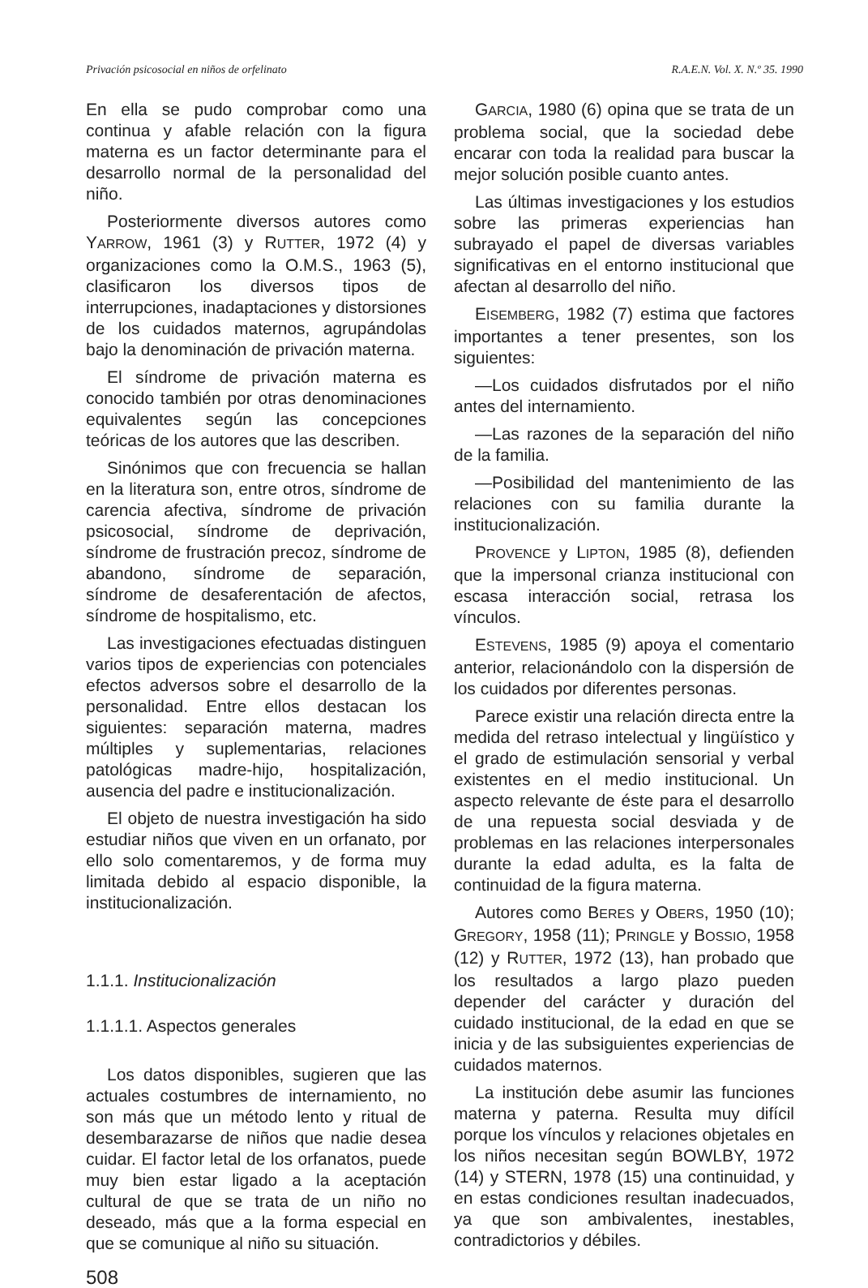Privación psicosocial en niños de orfelinato R.A.E.N. Vol. X. N.º 35. 1990
En ella se pudo comprobar como una continua y afable relación con la figura materna es un factor determinante para el desarrollo normal de la personalidad del niño.
Posteriormente diversos autores como YARROW, 1961 (3) y RUTTER, 1972 (4) y organizaciones como la O.M.S., 1963 (5), clasificaron los diversos tipos de interrupciones, inadaptaciones y distorsiones de los cuidados maternos, agrupándolas bajo la denominación de privación materna.
El síndrome de privación materna es conocido también por otras denominaciones equivalentes según las concepciones teóricas de los autores que las describen.
Sinónimos que con frecuencia se hallan en la literatura son, entre otros, síndrome de carencia afectiva, síndrome de privación psicosocial, síndrome de deprivación, síndrome de frustración precoz, síndrome de abandono, síndrome de separación, síndrome de desaferentación de afectos, síndrome de hospitalismo, etc.
Las investigaciones efectuadas distinguen varios tipos de experiencias con potenciales efectos adversos sobre el desarrollo de la personalidad. Entre ellos destacan los siguientes: separación materna, madres múltiples y suplementarias, relaciones patológicas madre-hijo, hospitalización, ausencia del padre e institucionalización.
El objeto de nuestra investigación ha sido estudiar niños que viven en un orfanato, por ello solo comentaremos, y de forma muy limitada debido al espacio disponible, la institucionalización.
1.1.1. Institucionalización
1.1.1.1. Aspectos generales
Los datos disponibles, sugieren que las actuales costumbres de internamiento, no son más que un método lento y ritual de desembarazarse de niños que nadie desea cuidar. El factor letal de los orfanatos, puede muy bien estar ligado a la aceptación cultural de que se trata de un niño no deseado, más que a la forma especial en que se comunique al niño su situación.
508
GARCIA, 1980 (6) opina que se trata de un problema social, que la sociedad debe encarar con toda la realidad para buscar la mejor solución posible cuanto antes.
Las últimas investigaciones y los estudios sobre las primeras experiencias han subrayado el papel de diversas variables significativas en el entorno institucional que afectan al desarrollo del niño.
EISEMBERG, 1982 (7) estima que factores importantes a tener presentes, son los siguientes:
—Los cuidados disfrutados por el niño antes del internamiento.
—Las razones de la separación del niño de la familia.
—Posibilidad del mantenimiento de las relaciones con su familia durante la institucionalización.
PROVENCE y LIPTON, 1985 (8), defienden que la impersonal crianza institucional con escasa interacción social, retrasa los vínculos.
ESTEVENS, 1985 (9) apoya el comentario anterior, relacionándolo con la dispersión de los cuidados por diferentes personas.
Parece existir una relación directa entre la medida del retraso intelectual y lingüístico y el grado de estimulación sensorial y verbal existentes en el medio institucional. Un aspecto relevante de éste para el desarrollo de una repuesta social desviada y de problemas en las relaciones interpersonales durante la edad adulta, es la falta de continuidad de la figura materna.
Autores como BERES y OBERS, 1950 (10); GREGORY, 1958 (11); PRINGLE y BOSSIO, 1958 (12) y RUTTER, 1972 (13), han probado que los resultados a largo plazo pueden depender del carácter y duración del cuidado institucional, de la edad en que se inicia y de las subsiguientes experiencias de cuidados maternos.
La institución debe asumir las funciones materna y paterna. Resulta muy difícil porque los vínculos y relaciones objetales en los niños necesitan según BOWLBY, 1972 (14) y STERN, 1978 (15) una continuidad, y en estas condiciones resultan inadecuados, ya que son ambivalentes, inestables, contradictorios y débiles.